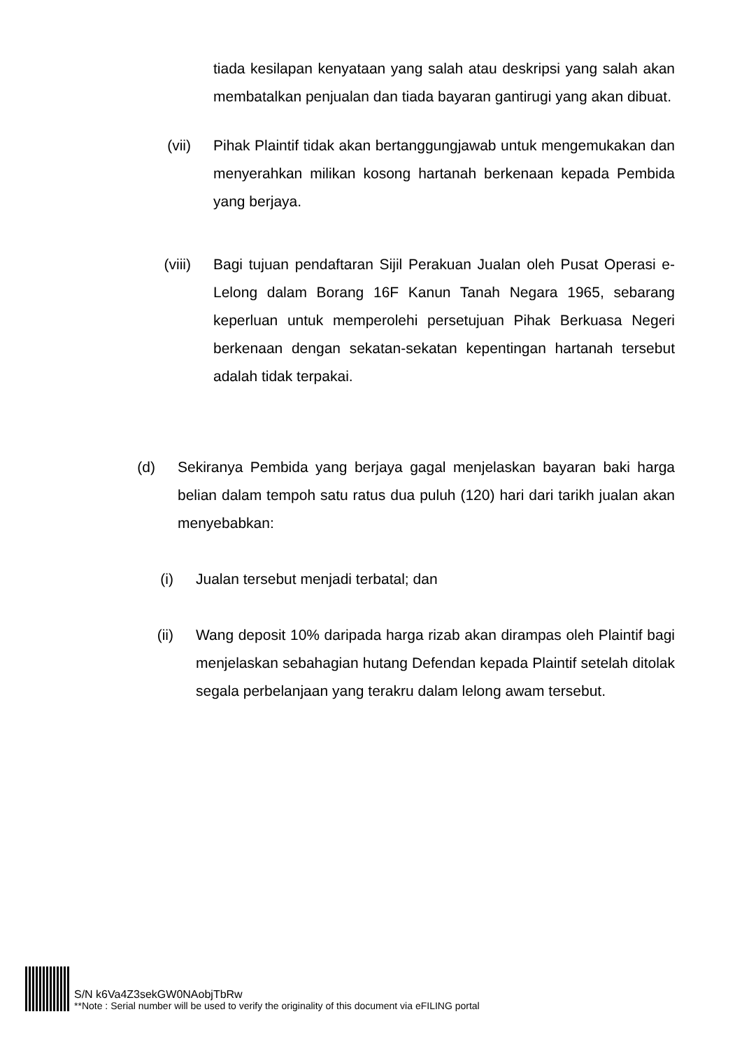tiada kesilapan kenyataan yang salah atau deskripsi yang salah akan membatalkan penjualan dan tiada bayaran gantirugi yang akan dibuat.
(vii) Pihak Plaintif tidak akan bertanggungjawab untuk mengemukakan dan menyerahkan milikan kosong hartanah berkenaan kepada Pembida yang berjaya.
(viii) Bagi tujuan pendaftaran Sijil Perakuan Jualan oleh Pusat Operasi e-Lelong dalam Borang 16F Kanun Tanah Negara 1965, sebarang keperluan untuk memperolehi persetujuan Pihak Berkuasa Negeri berkenaan dengan sekatan-sekatan kepentingan hartanah tersebut adalah tidak terpakai.
(d) Sekiranya Pembida yang berjaya gagal menjelaskan bayaran baki harga belian dalam tempoh satu ratus dua puluh (120) hari dari tarikh jualan akan menyebabkan:
(i) Jualan tersebut menjadi terbatal; dan
(ii) Wang deposit 10% daripada harga rizab akan dirampas oleh Plaintif bagi menjelaskan sebahagian hutang Defendan kepada Plaintif setelah ditolak segala perbelanjaan yang terakru dalam lelong awam tersebut.
S/N k6Va4Z3sekGW0NAobjTbRw
**Note : Serial number will be used to verify the originality of this document via eFILING portal